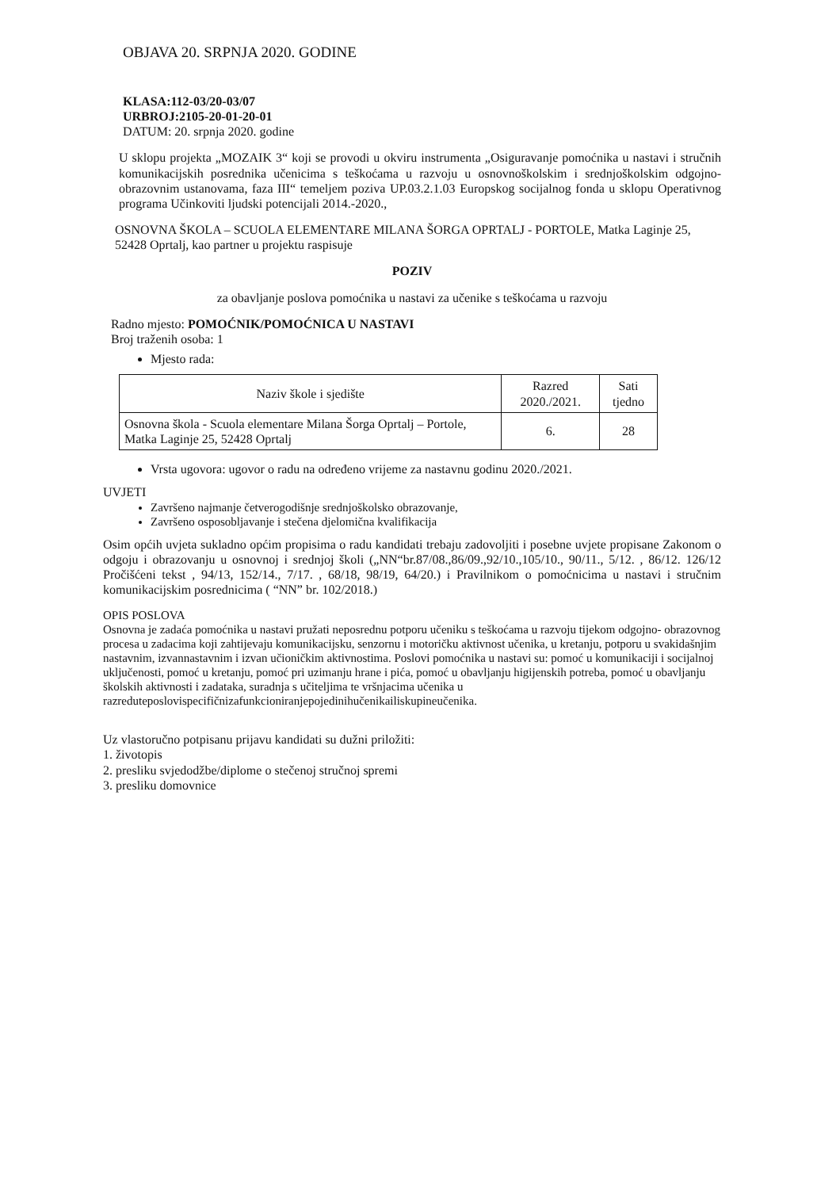OBJAVA 20. SRPNJA 2020. GODINE
KLASA:112-03/20-03/07
URBROJ:2105-20-01-20-01
DATUM: 20. srpnja 2020. godine
U sklopu projekta „MOZAIK 3“ koji se provodi u okviru instrumenta „Osiguravanje pomoćnika u nastavi i stručnih komunikacijskih posrednika učenicima s teškoćama u razvoju u osnovnoškolskim i srednjoškolskim odgojno- obrazovnim ustanovama, faza III“ temeljem poziva UP.03.2.1.03 Europskog socijalnog fonda u sklopu Operativnog programa Učinkoviti ljudski potencijali 2014.-2020.,
OSNOVNA ŠKOLA – SCUOLA ELEMENTARE MILANA ŠORGA OPRTALJ - PORTOLE, Matka Laginje 25, 52428 Oprtalj, kao partner u projektu raspisuje
POZIV
za obavljanje poslova pomoćnika u nastavi za učenike s teškoćama u razvoju
Radno mjesto: POMOĆNIK/POMOĆNICA U NASTAVI
Broj traženih osoba: 1
Mjesto rada:
| Naziv škole i sjedište | Razred 2020./2021. | Sati tjedno |
| --- | --- | --- |
| Osnovna škola - Scuola elementare Milana Šorga Oprtalj – Portole, Matka Laginje 25, 52428 Oprtalj | 6. | 28 |
Vrsta ugovora: ugovor o radu na određeno vrijeme za nastavnu godinu 2020./2021.
UVJETI
Završeno najmanje četverogodišnje srednjoškolsko obrazovanje,
Završeno osposobljavanje i stečena djelomična kvalifikacija
Osim općih uvjeta sukladno općim propisima o radu kandidati trebaju zadovoljiti i posebne uvjete propisane Zakonom o odgoju i obrazovanju u osnovnoj i srednjoj školi („NN“br.87/08.,86/09.,92/10.,105/10., 90/11., 5/12. , 86/12. 126/12 Pročišćeni tekst , 94/13, 152/14., 7/17. , 68/18, 98/19, 64/20.) i Pravilnikom o pomoćnicima u nastavi i stručnim komunikacijskim posrednicima ( “NN” br. 102/2018.)
OPIS POSLOVA
Osnovna je zadaća pomoćnika u nastavi pružati neposrednu potporu učeniku s teškoćama u razvoju tijekom odgojno- obrazovnog procesa u zadacima koji zahtijevaju komunikacijsku, senzornu i motoričku aktivnost učenika, u kretanju, potporu u svakidašnjim nastavnim, izvannastavnim i izvan učioničkim aktivnostima. Poslovi pomoćnika u nastavi su: pomoć u komunikaciji i socijalnoj uključenosti, pomoć u kretanju, pomoć pri uzimanju hrane i pića, pomoć u obavljanju higijenskih potreba, pomoć u obavljanju školskih aktivnosti i zadataka, suradnja s učiteljima te vršnjacima učenika u razreduteposlovispecifičnizafunkcioniranjepojedinihučenikailiskupineučenika.
Uz vlastoručno potpisanu prijavu kandidati su dužni priložiti:
1. životopis
2. presliku svjedodžbe/diplome o stečenoj stručnoj spremi
3. presliku domovnice